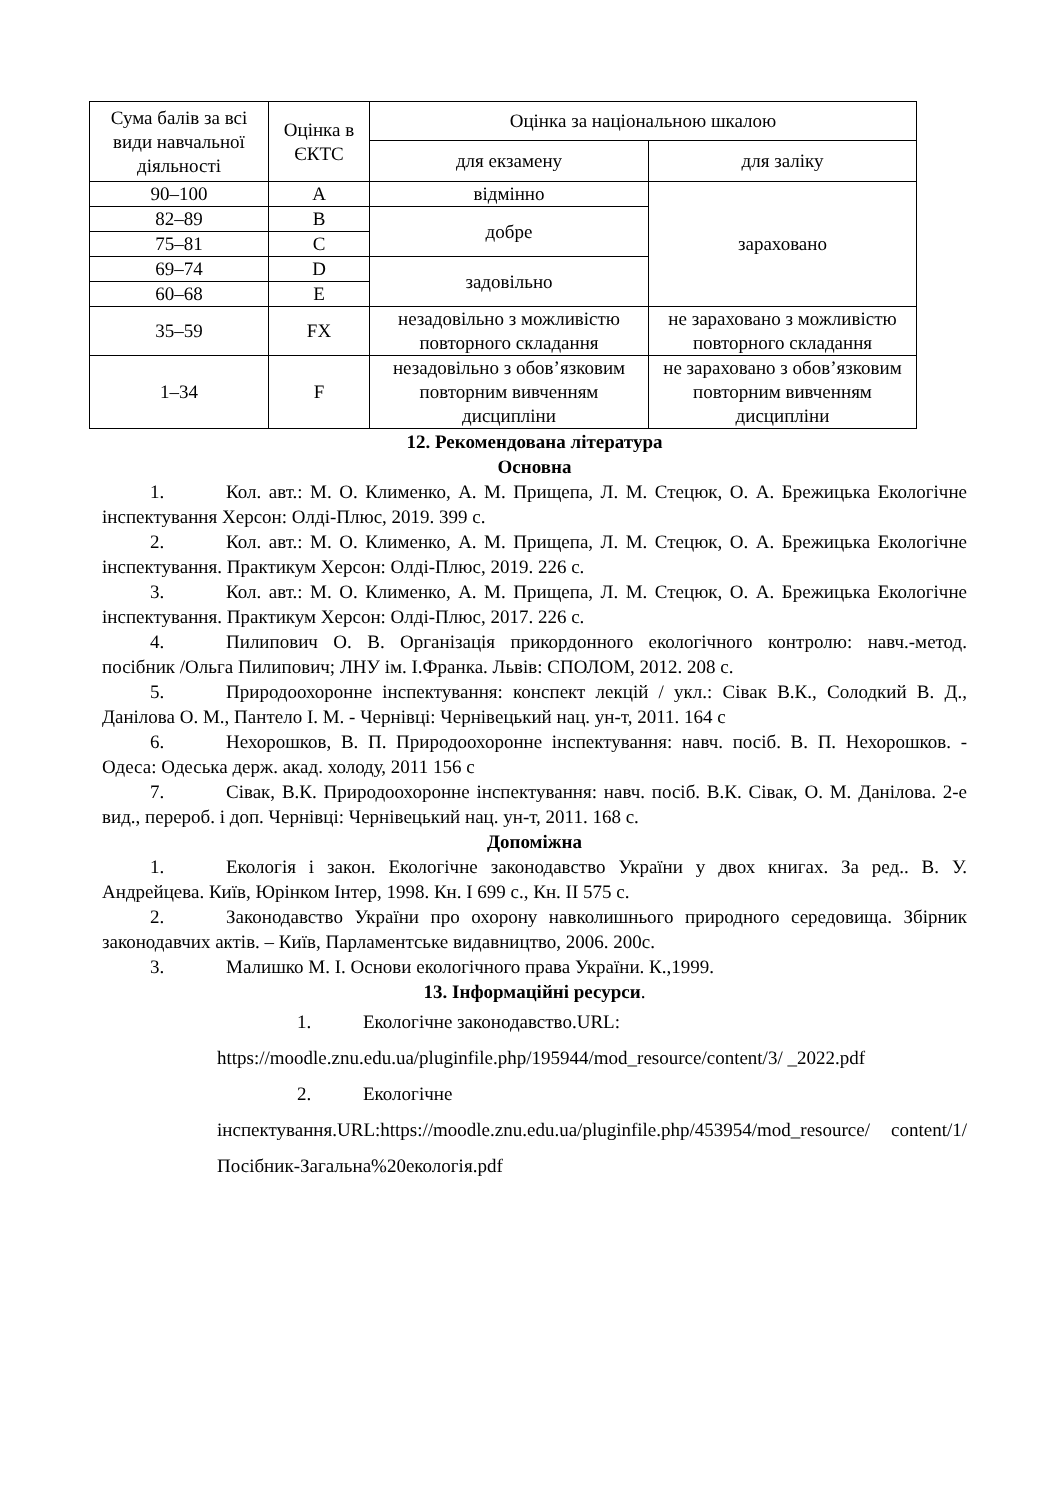| Сума балів за всі види навчальної діяльності | Оцінка в ЄКТС | Оцінка за національною шкалою | |
| --- | --- | --- | --- |
| | | для екзамену | для заліку |
| 90–100 | A | відмінно | зараховано |
| 82–89 | B | добре | |
| 75–81 | C | | |
| 69–74 | D | задовільно | |
| 60–68 | E | | |
| 35–59 | FX | незадовільно з можливістю повторного складання | не зараховано з можливістю повторного складання |
| 1–34 | F | незадовільно з обов’язковим повторним вивченням дисципліни | не зараховано з обов’язковим повторним вивченням дисципліни |
12. Рекомендована література
Основна
1. Кол. авт.: М. О. Клименко, А. М. Прищепа, Л. М. Стецюк, О. А. Брежицька Екологічне інспектування Херсон: Олді-Плюс, 2019. 399 с.
2. Кол. авт.: М. О. Клименко, А. М. Прищепа, Л. М. Стецюк, О. А. Брежицька Екологічне інспектування. Практикум Херсон: Олді-Плюс, 2019. 226 с.
3. Кол. авт.: М. О. Клименко, А. М. Прищепа, Л. М. Стецюк, О. А. Брежицька Екологічне інспектування. Практикум Херсон: Олді-Плюс, 2017. 226 с.
4. Пилипович О. В. Організація прикордонного екологічного контролю: навч.-метод. посібник /Ольга Пилипович; ЛНУ ім. І.Франка. Львів: СПОЛОМ, 2012. 208 с.
5. Природоохоронне інспектування: конспект лекцій / укл.: Сівак В.К., Солодкий В. Д., Данілова О. М., Пантело І. М. - Чернівці: Чернівецький нац. ун-т, 2011. 164 с
6. Нехорошков, В. П. Природоохоронне інспектування: навч. посіб. В. П. Нехорошков. - Одеса: Одеська держ. акад. холоду, 2011 156 с
7. Сівак, В.К. Природоохоронне інспектування: навч. посіб. В.К. Сівак, О. М. Данілова. 2-е вид., перероб. і доп. Чернівці: Чернівецький нац. ун-т, 2011. 168 с.
Допоміжна
1. Екологія і закон. Екологічне законодавство України у двох книгах. За ред.. В. У. Андрейцева. Київ, Юрінком Інтер, 1998. Кн. І 699 с., Кн. ІІ 575 с.
2. Законодавство України про охорону навколишнього природного середовища. Збірник законодавчих актів. – Київ, Парламентське видавництво, 2006. 200с.
3. Малишко М. І. Основи екологічного права України. К.,1999.
13. Інформаційні ресурси.
1. Екологічне законодавство.URL:
https://moodle.znu.edu.ua/pluginfile.php/195944/mod_resource/content/3/ _2022.pdf
2. Екологічне
інспектування.URL:https://moodle.znu.edu.ua/pluginfile.php/453954/mod_resource/ content/1/Посібник-Загальна%20екологія.pdf